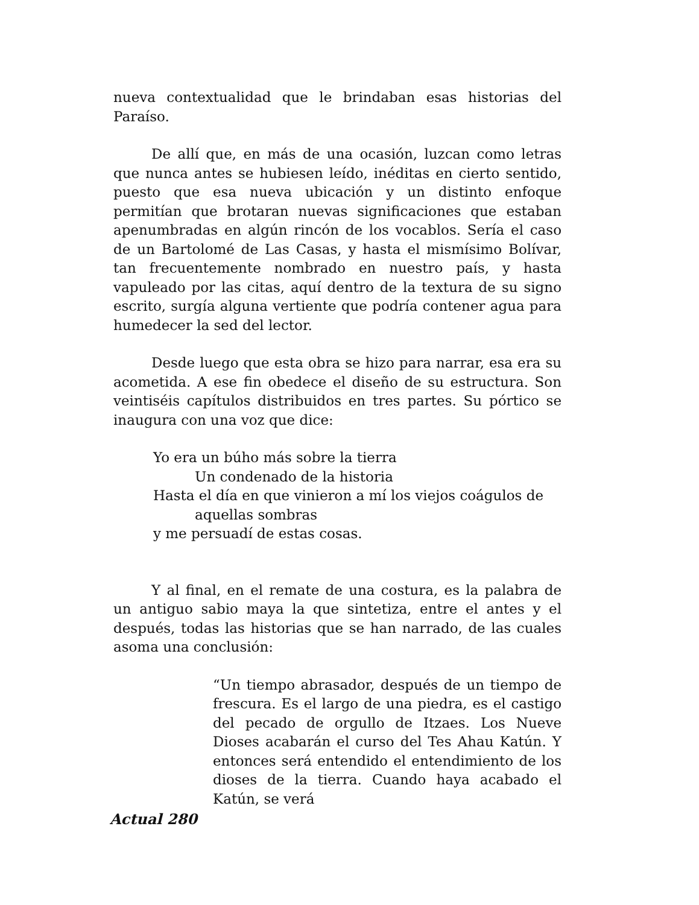nueva contextualidad que le brindaban esas historias del Paraíso.
De allí que, en más de una ocasión, luzcan como letras que nunca antes se hubiesen leído, inéditas en cierto sentido, puesto que esa nueva ubicación y un distinto enfoque permitían que brotaran nuevas significaciones que estaban apenumbradas en algún rincón de los vocablos. Sería el caso de un Bartolomé de Las Casas, y hasta el mismísimo Bolívar, tan frecuentemente nombrado en nuestro país, y hasta vapuleado por las citas, aquí dentro de la textura de su signo escrito, surgía alguna vertiente que podría contener agua para humedecer la sed del lector.
Desde luego que esta obra se hizo para narrar, esa era su acometida. A ese fin obedece el diseño de su estructura. Son veintiséis capítulos distribuidos en tres partes. Su pórtico se inaugura con una voz que dice:
Yo era un búho más sobre la tierra
Un condenado de la historia
Hasta el día en que vinieron a mí los viejos coágulos de
aquellas sombras
y me persuadí de estas cosas.
Y al final, en el remate de una costura, es la palabra de un antiguo sabio maya la que sintetiza, entre el antes y el después, todas las historias que se han narrado, de las cuales asoma una conclusión:
“Un tiempo abrasador, después de un tiempo de frescura. Es el largo de una piedra, es el castigo del pecado de orgullo de Itzaes. Los Nueve Dioses acabarán el curso del Tes Ahau Katún. Y entonces será entendido el entendimiento de los dioses de la tierra. Cuando haya acabado el Katún, se verá
Actual 280